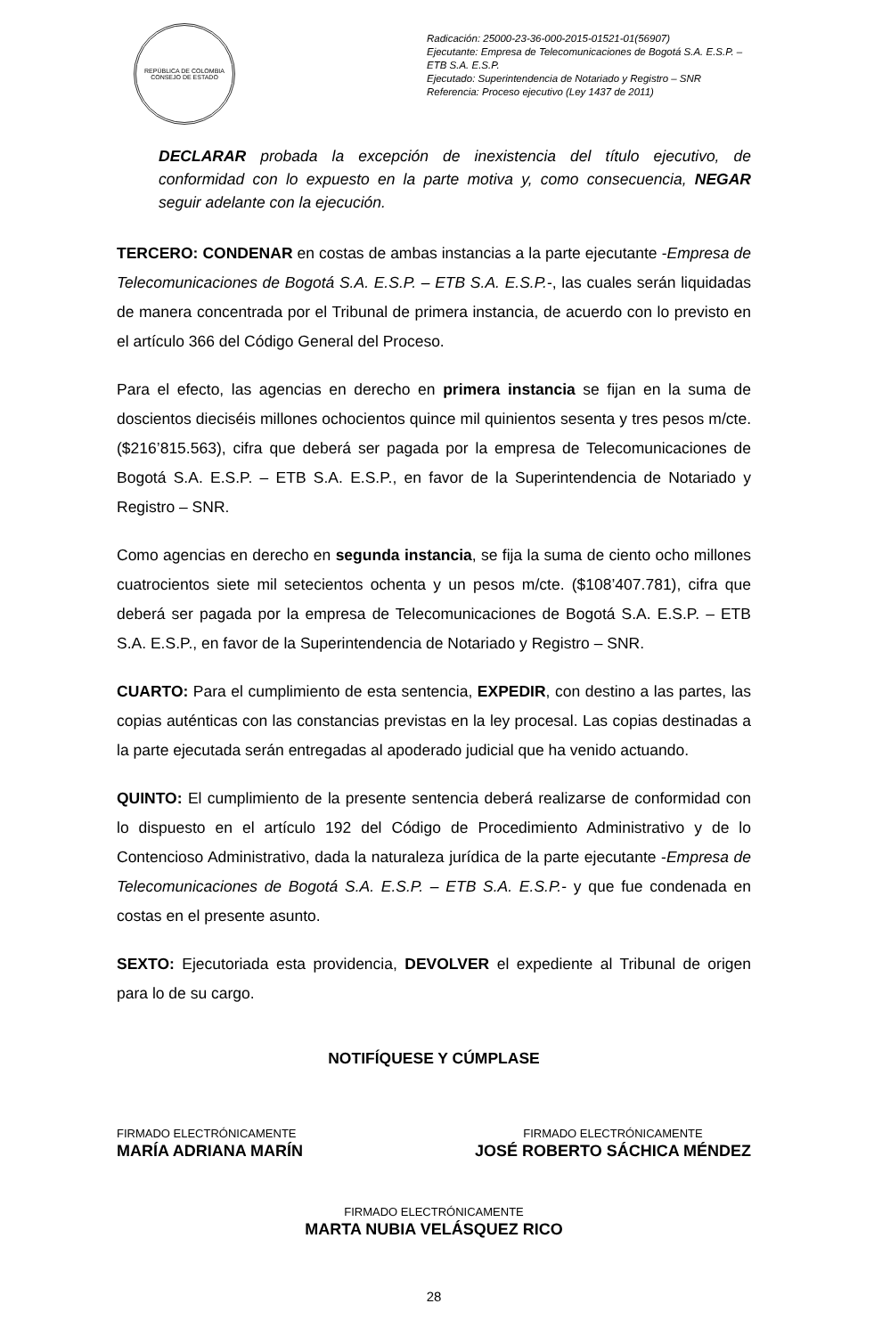REPÚBLICA DE COLOMBIA
CONSEJO DE ESTADO
Radicación: 25000-23-36-000-2015-01521-01(56907)
Ejecutante: Empresa de Telecomunicaciones de Bogotá S.A. E.S.P. – ETB S.A. E.S.P.
Ejecutado: Superintendencia de Notariado y Registro – SNR
Referencia: Proceso ejecutivo (Ley 1437 de 2011)
DECLARAR probada la excepción de inexistencia del título ejecutivo, de conformidad con lo expuesto en la parte motiva y, como consecuencia, NEGAR seguir adelante con la ejecución.
TERCERO: CONDENAR en costas de ambas instancias a la parte ejecutante -Empresa de Telecomunicaciones de Bogotá S.A. E.S.P. – ETB S.A. E.S.P.-, las cuales serán liquidadas de manera concentrada por el Tribunal de primera instancia, de acuerdo con lo previsto en el artículo 366 del Código General del Proceso.
Para el efecto, las agencias en derecho en primera instancia se fijan en la suma de doscientos dieciséis millones ochocientos quince mil quinientos sesenta y tres pesos m/cte. ($216’815.563), cifra que deberá ser pagada por la empresa de Telecomunicaciones de Bogotá S.A. E.S.P. – ETB S.A. E.S.P., en favor de la Superintendencia de Notariado y Registro – SNR.
Como agencias en derecho en segunda instancia, se fija la suma de ciento ocho millones cuatrocientos siete mil setecientos ochenta y un pesos m/cte. ($108’407.781), cifra que deberá ser pagada por la empresa de Telecomunicaciones de Bogotá S.A. E.S.P. – ETB S.A. E.S.P., en favor de la Superintendencia de Notariado y Registro – SNR.
CUARTO: Para el cumplimiento de esta sentencia, EXPEDIR, con destino a las partes, las copias auténticas con las constancias previstas en la ley procesal. Las copias destinadas a la parte ejecutada serán entregadas al apoderado judicial que ha venido actuando.
QUINTO: El cumplimiento de la presente sentencia deberá realizarse de conformidad con lo dispuesto en el artículo 192 del Código de Procedimiento Administrativo y de lo Contencioso Administrativo, dada la naturaleza jurídica de la parte ejecutante -Empresa de Telecomunicaciones de Bogotá S.A. E.S.P. – ETB S.A. E.S.P.- y que fue condenada en costas en el presente asunto.
SEXTO: Ejecutoriada esta providencia, DEVOLVER el expediente al Tribunal de origen para lo de su cargo.
NOTIFÍQUESE Y CÚMPLASE
FIRMADO ELECTRÓNICAMENTE
MARÍA ADRIANA MARÍN
FIRMADO ELECTRÓNICAMENTE
JOSÉ ROBERTO SÁCHICA MÉNDEZ
FIRMADO ELECTRÓNICAMENTE
MARTA NUBIA VELÁSQUEZ RICO
28